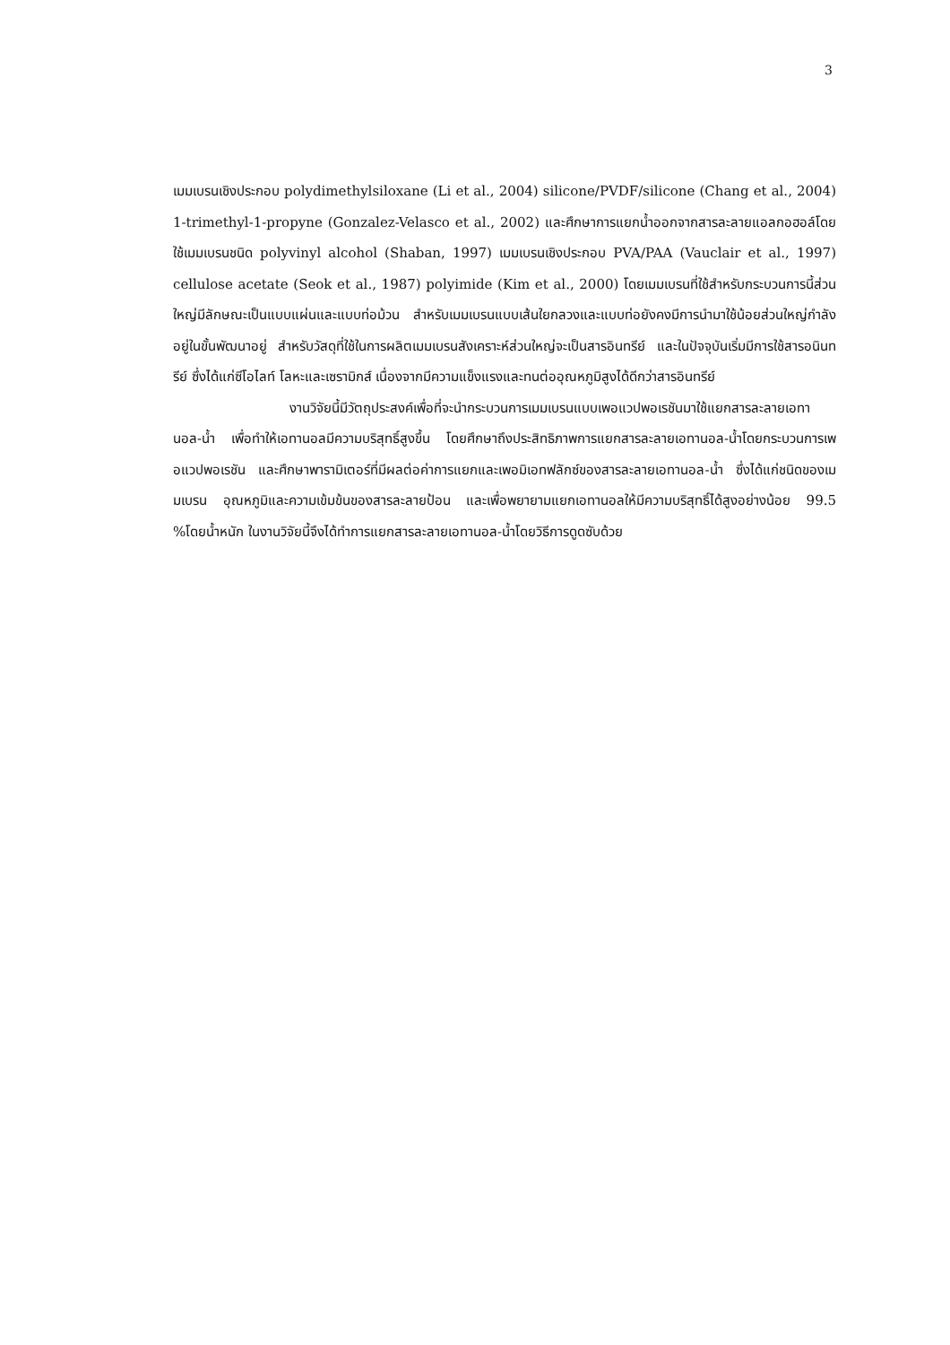3
เมมเบรนเชิงประกอบ polydimethylsiloxane (Li et al., 2004) silicone/PVDF/silicone (Chang et al., 2004) 1-trimethyl-1-propyne (Gonzalez-Velasco et al., 2002) และศึกษาการแยกน้ำออกจากสารละลายแอลกอฮอล์โดยใช้เมมเบรนชนิด polyvinyl alcohol (Shaban, 1997) เมมเบรนเชิงประกอบ PVA/PAA (Vauclair et al., 1997) cellulose acetate (Seok et al., 1987) polyimide (Kim et al., 2000) โดยเมมเบรนที่ใช้สำหรับกระบวนการนี้ส่วนใหญ่มีลักษณะเป็นแบบแผ่นและแบบท่อม้วน สำหรับเมมเบรนแบบเส้นใยกลวงและแบบท่อยังคงมีการนำมาใช้น้อยส่วนใหญ่กำลังอยู่ในขั้นพัฒนาอยู่ สำหรับวัสดุที่ใช้ในการผลิตเมมเบรนสังเคราะห์ส่วนใหญ่จะเป็นสารอินทรีย์ และในปัจจุบันเริ่มมีการใช้สารอนินทรีย์ ซึ่งได้แก่ซีโอไลท์ โลหะและเซรามิกส์ เนื่องจากมีความแข็งแรงและทนต่ออุณหภูมิสูงได้ดีกว่าสารอินทรีย์
งานวิจัยนี้มีวัตถุประสงค์เพื่อที่จะนำกระบวนการเมมเบรนแบบเพอแวปพอเรชันมาใช้แยกสารละลายเอทานอล-น้ำ เพื่อทำให้เอทานอลมีความบริสุทธิ์สูงขึ้น โดยศึกษาถึงประสิทธิภาพการแยกสารละลายเอทานอล-น้ำโดยกระบวนการเพอแวปพอเรชัน และศึกษาพารามิเตอร์ที่มีผลต่อค่าการแยกและเพอมิเอทฟลักซ์ของสารละลายเอทานอล-น้ำ ซึ่งได้แก่ชนิดของเมมเบรน อุณหภูมิและความเข้มข้นของสารละลายป้อน และเพื่อพยายามแยกเอทานอลให้มีความบริสุทธิ์ได้สูงอย่างน้อย 99.5 %โดยน้ำหนัก ในงานวิจัยนี้จึงได้ทำการแยกสารละลายเอทานอล-น้ำโดยวิธีการดูดซับด้วย